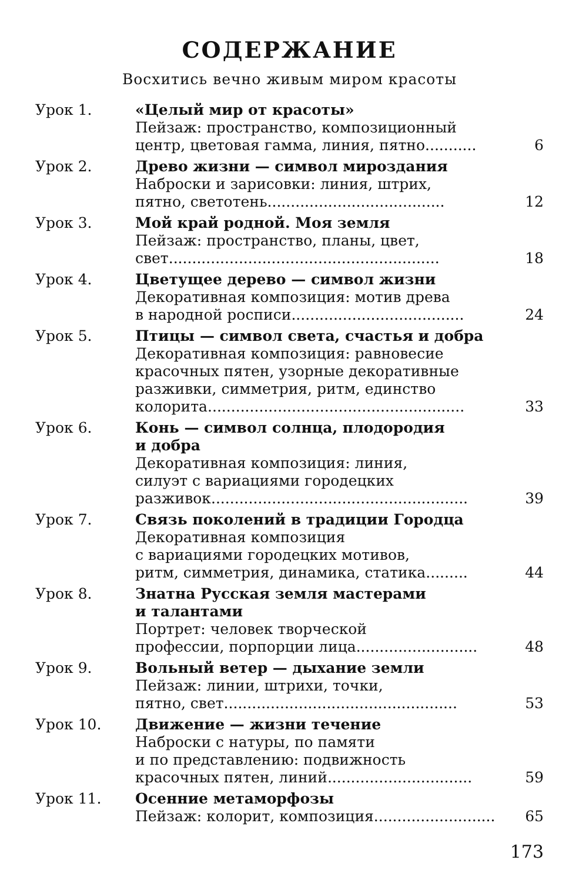СОДЕРЖАНИЕ
Восхитись вечно живым миром красоты
Урок 1. «Целый мир от красоты»
Пейзаж: пространство, композиционный
центр, цветовая гамма, линия, пятно........... 6
Урок 2. Древо жизни — символ мироздания
Наброски и зарисовки: линия, штрих,
пятно, светотень...................................... 12
Урок 3. Мой край родной. Моя земля
Пейзаж: пространство, планы, цвет,
свет.......................................................... 18
Урок 4. Цветущее дерево — символ жизни
Декоративная композиция: мотив древа
в народной росписи..................................... 24
Урок 5. Птицы — символ света, счастья и добра
Декоративная композиция: равновесие
красочных пятен, узорные декоративные
разживки, симметрия, ритм, единство
колорита....................................................... 33
Урок 6. Конь — символ солнца, плодородия
и добра
Декоративная композиция: линия,
силуэт с вариациями городецких
разживок....................................................... 39
Урок 7. Связь поколений в традиции Городца
Декоративная композиция
с вариациями городецких мотивов,
ритм, симметрия, динамика, статика......... 44
Урок 8. Знатна Русская земля мастерами
и талантами
Портрет: человек творческой
профессии, порпорции лица.......................... 48
Урок 9. Вольный ветер — дыхание земли
Пейзаж: линии, штрихи, точки,
пятно, свет.................................................. 53
Урок 10. Движение — жизни течение
Наброски с натуры, по памяти
и по представлению: подвижность
красочных пятен, линий............................... 59
Урок 11. Осенние метаморфозы
Пейзаж: колорит, композиция.......................... 65
173